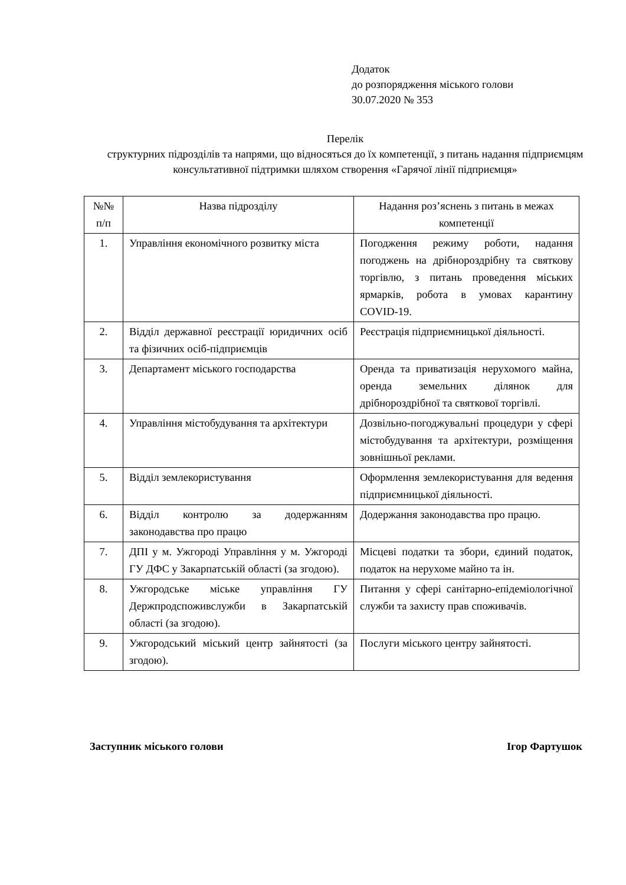Додаток
до розпорядження міського голови
30.07.2020 № 353
Перелік
структурних підрозділів та напрями, що відносяться до їх компетенції, з питань надання підприємцям консультативної підтримки шляхом створення «Гарячої лінії підприємця»
| №№ п/п | Назва підрозділу | Надання роз’яснень з питань в межах компетенції |
| --- | --- | --- |
| 1. | Управління економічного розвитку міста | Погодження режиму роботи, надання погоджень на дрібнороздрібну та святкову торгівлю, з питань проведення міських ярмарків, робота в умовах карантину COVID-19. |
| 2. | Відділ державної реєстрації юридичних осіб та фізичних осіб-підприємців | Реєстрація підприємницької діяльності. |
| 3. | Департамент міського господарства | Оренда та приватизація нерухомого майна, оренда земельних ділянок для дрібнороздрібної та святкової торгівлі. |
| 4. | Управління містобудування та архітектури | Дозвільно-погоджувальні процедури у сфері містобудування та архітектури, розміщення зовнішньої реклами. |
| 5. | Відділ землекористування | Оформлення землекористування для ведення підприємницької діяльності. |
| 6. | Відділ контролю за додержанням законодавства про працю | Додержання законодавства про працю. |
| 7. | ДПІ у м. Ужгороді Управління у м. Ужгороді ГУ ДФС у Закарпатській області (за згодою). | Місцеві податки та збори, єдиний податок, податок на нерухоме майно та ін. |
| 8. | Ужгородське міське управління ГУ Держпродспоживслужби в Закарпатській області (за згодою). | Питання у сфері санітарно-епідеміологічної служби та захисту прав споживачів. |
| 9. | Ужгородський міський центр зайнятості (за згодою). | Послуги міського центру зайнятості. |
Заступник міського голови Ігор Фартушок